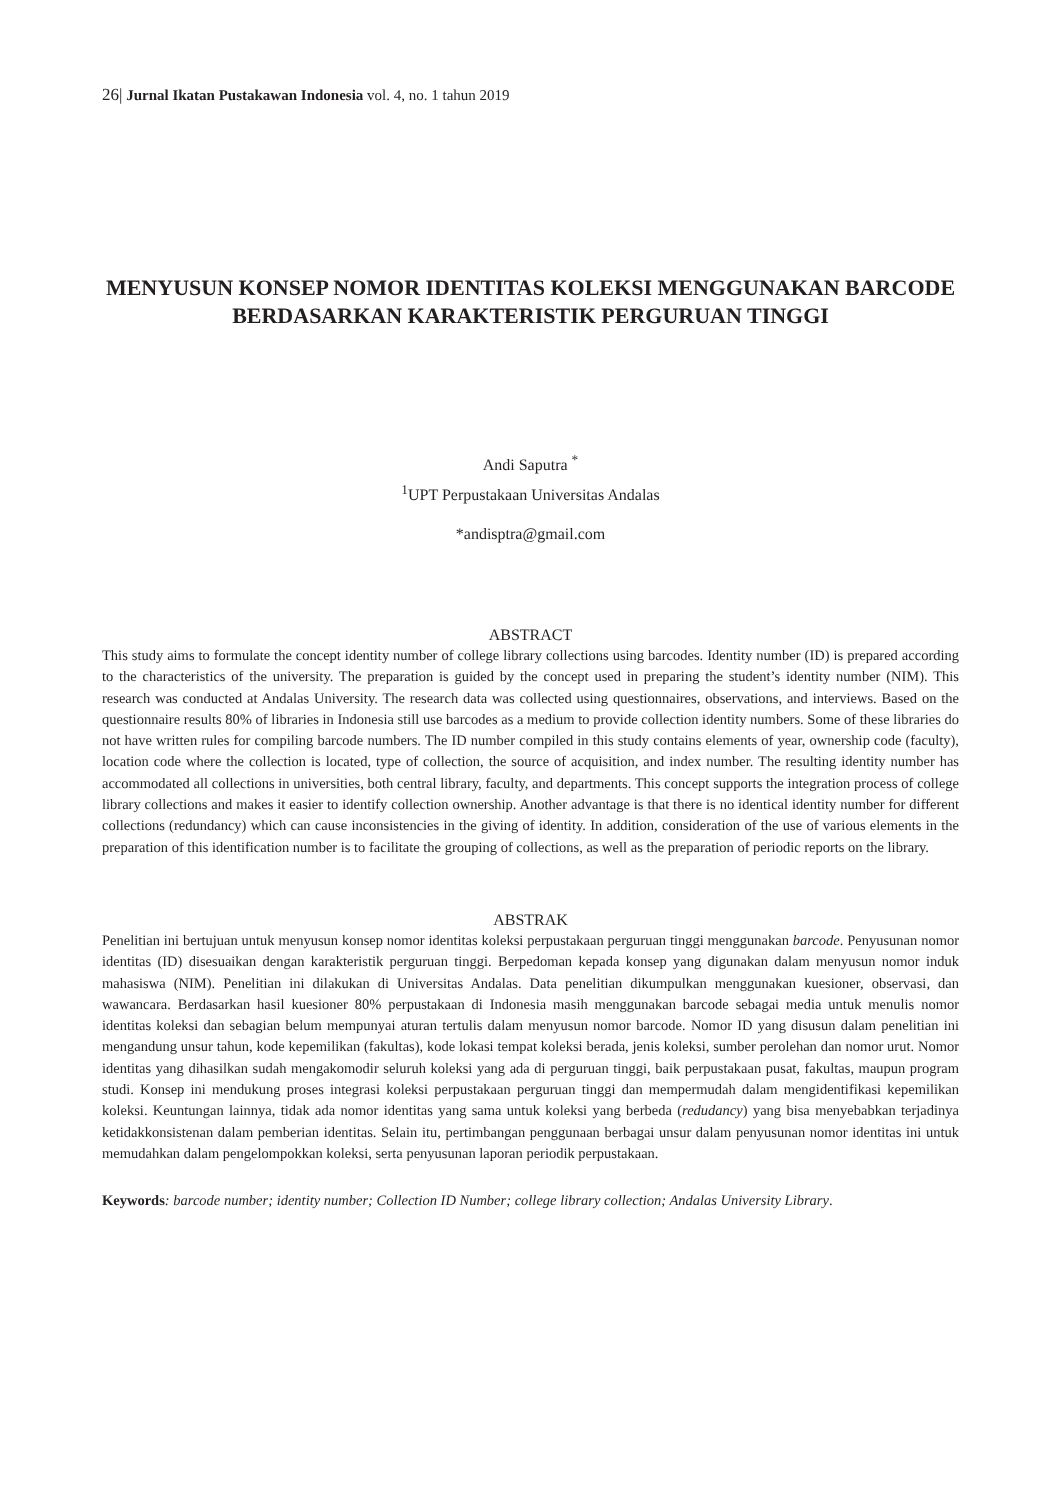26| Jurnal Ikatan Pustakawan Indonesia vol. 4, no. 1 tahun 2019
MENYUSUN KONSEP NOMOR IDENTITAS KOLEKSI MENGGUNAKAN BARCODE BERDASARKAN KARAKTERISTIK PERGURUAN TINGGI
Andi Saputra <sup>*</sup>
<sup>1</sup> UPT Perpustakaan Universitas Andalas
*andisptra@gmail.com
ABSTRACT
This study aims to formulate the concept identity number of college library collections using barcodes. Identity number (ID) is prepared according to the characteristics of the university. The preparation is guided by the concept used in preparing the student’s identity number (NIM). This research was conducted at Andalas University. The research data was collected using questionnaires, observations, and interviews. Based on the questionnaire results 80% of libraries in Indonesia still use barcodes as a medium to provide collection identity numbers. Some of these libraries do not have written rules for compiling barcode numbers. The ID number compiled in this study contains elements of year, ownership code (faculty), location code where the collection is located, type of collection, the source of acquisition, and index number. The resulting identity number has accommodated all collections in universities, both central library, faculty, and departments. This concept supports the integration process of college library collections and makes it easier to identify collection ownership. Another advantage is that there is no identical identity number for different collections (redundancy) which can cause inconsistencies in the giving of identity. In addition, consideration of the use of various elements in the preparation of this identification number is to facilitate the grouping of collections, as well as the preparation of periodic reports on the library.
ABSTRAK
Penelitian ini bertujuan untuk menyusun konsep nomor identitas koleksi perpustakaan perguruan tinggi menggunakan barcode. Penyusunan nomor identitas (ID) disesuaikan dengan karakteristik perguruan tinggi. Berpedoman kepada konsep yang digunakan dalam menyusun nomor induk mahasiswa (NIM). Penelitian ini dilakukan di Universitas Andalas. Data penelitian dikumpulkan menggunakan kuesioner, observasi, dan wawancara. Berdasarkan hasil kuesioner 80% perpustakaan di Indonesia masih menggunakan barcode sebagai media untuk menulis nomor identitas koleksi dan sebagian belum mempunyai aturan tertulis dalam menyusun nomor barcode. Nomor ID yang disusun dalam penelitian ini mengandung unsur tahun, kode kepemilikan (fakultas), kode lokasi tempat koleksi berada, jenis koleksi, sumber perolehan dan nomor urut. Nomor identitas yang dihasilkan sudah mengakomodir seluruh koleksi yang ada di perguruan tinggi, baik perpustakaan pusat, fakultas, maupun program studi. Konsep ini mendukung proses integrasi koleksi perpustakaan perguruan tinggi dan mempermudah dalam mengidentifikasi kepemilikan koleksi. Keuntungan lainnya, tidak ada nomor identitas yang sama untuk koleksi yang berbeda (redudancy) yang bisa menyebabkan terjadinya ketidakkonsistenan dalam pemberian identitas. Selain itu, pertimbangan penggunaan berbagai unsur dalam penyusunan nomor identitas ini untuk memudahkan dalam pengelompokkan koleksi, serta penyusunan laporan periodik perpustakaan.
Keywords: barcode number; identity number; Collection ID Number; college library collection; Andalas University Library.